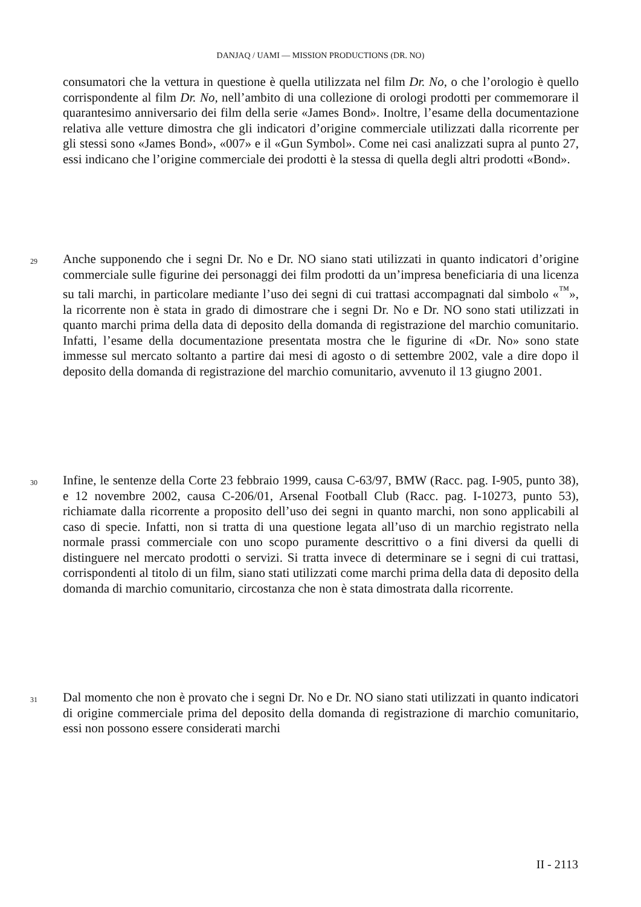DANJAQ / UAMI — MISSION PRODUCTIONS (DR. NO)
consumatori che la vettura in questione è quella utilizzata nel film Dr. No, o che l’orologio è quello corrispondente al film Dr. No, nell’ambito di una collezione di orologi prodotti per commemorare il quarantesimo anniversario dei film della serie «James Bond». Inoltre, l’esame della documentazione relativa alle vetture dimostra che gli indicatori d’origine commerciale utilizzati dalla ricorrente per gli stessi sono «James Bond», «007» e il «Gun Symbol». Come nei casi analizzati supra al punto 27, essi indicano che l’origine commerciale dei prodotti è la stessa di quella degli altri prodotti «Bond».
29 Anche supponendo che i segni Dr. No e Dr. NO siano stati utilizzati in quanto indicatori d’origine commerciale sulle figurine dei personaggi dei film prodotti da un’impresa beneficiaria di una licenza su tali marchi, in particolare mediante l’uso dei segni di cui trattasi accompagnati dal simbolo «<sup>™</sup>», la ricorrente non è stata in grado di dimostrare che i segni Dr. No e Dr. NO sono stati utilizzati in quanto marchi prima della data di deposito della domanda di registrazione del marchio comunitario. Infatti, l’esame della documentazione presentata mostra che le figurine di «Dr. No» sono state immesse sul mercato soltanto a partire dai mesi di agosto o di settembre 2002, vale a dire dopo il deposito della domanda di registrazione del marchio comunitario, avvenuto il 13 giugno 2001.
30 Infine, le sentenze della Corte 23 febbraio 1999, causa C-63/97, BMW (Racc. pag. I-905, punto 38), e 12 novembre 2002, causa C-206/01, Arsenal Football Club (Racc. pag. I-10273, punto 53), richiamate dalla ricorrente a proposito dell’uso dei segni in quanto marchi, non sono applicabili al caso di specie. Infatti, non si tratta di una questione legata all’uso di un marchio registrato nella normale prassi commerciale con uno scopo puramente descrittivo o a fini diversi da quelli di distinguere nel mercato prodotti o servizi. Si tratta invece di determinare se i segni di cui trattasi, corrispondenti al titolo di un film, siano stati utilizzati come marchi prima della data di deposito della domanda di marchio comunitario, circostanza che non è stata dimostrata dalla ricorrente.
31 Dal momento che non è provato che i segni Dr. No e Dr. NO siano stati utilizzati in quanto indicatori di origine commerciale prima del deposito della domanda di registrazione di marchio comunitario, essi non possono essere considerati marchi
II - 2113